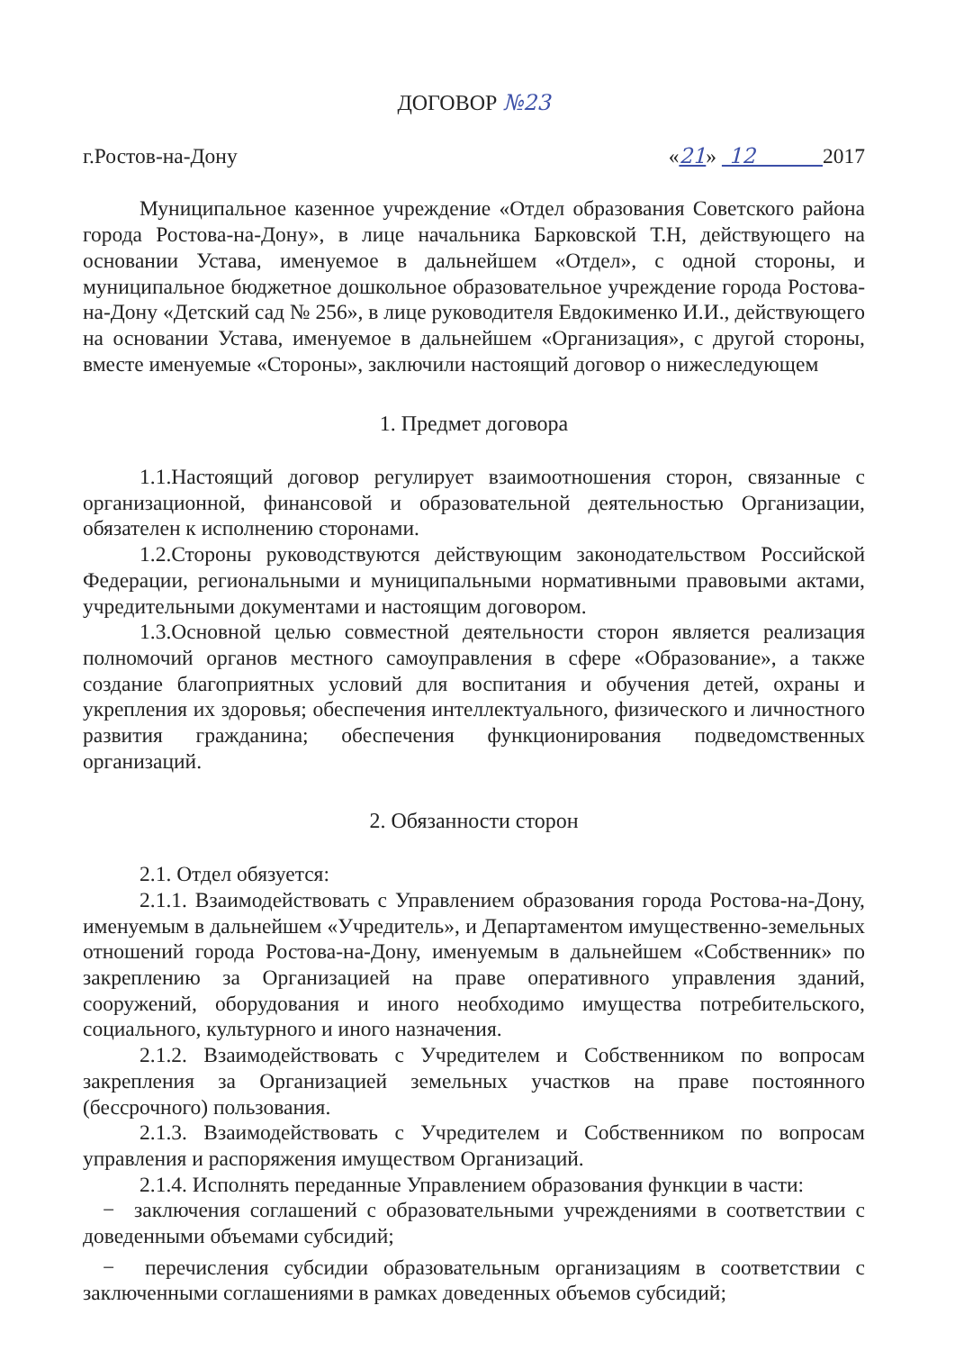ДОГОВОР №23
г.Ростов-на-Дону «21» 12 2017
Муниципальное казенное учреждение «Отдел образования Советского района города Ростова-на-Дону», в лице начальника Барковской Т.Н, действующего на основании Устава, именуемое в дальнейшем «Отдел», с одной стороны, и муниципальное бюджетное дошкольное образовательное учреждение города Ростова-на-Дону «Детский сад № 256», в лице руководителя Евдокименко И.И., действующего на основании Устава, именуемое в дальнейшем «Организация», с другой стороны, вместе именуемые «Стороны», заключили настоящий договор о нижеследующем
1. Предмет договора
1.1.Настоящий договор регулирует взаимоотношения сторон, связанные с организационной, финансовой и образовательной деятельностью Организации, обязателен к исполнению сторонами.
1.2.Стороны руководствуются действующим законодательством Российской Федерации, региональными и муниципальными нормативными правовыми актами, учредительными документами и настоящим договором.
1.3.Основной целью совместной деятельности сторон является реализация полномочий органов местного самоуправления в сфере «Образование», а также создание благоприятных условий для воспитания и обучения детей, охраны и укрепления их здоровья; обеспечения интеллектуального, физического и личностного развития гражданина; обеспечения функционирования подведомственных организаций.
2. Обязанности сторон
2.1. Отдел обязуется:
2.1.1. Взаимодействовать с Управлением образования города Ростова-на-Дону, именуемым в дальнейшем «Учредитель», и Департаментом имущественно-земельных отношений города Ростова-на-Дону, именуемым в дальнейшем «Собственник» по закреплению за Организацией на праве оперативного управления зданий, сооружений, оборудования и иного необходимо имущества потребительского, социального, культурного и иного назначения.
2.1.2. Взаимодействовать с Учредителем и Собственником по вопросам закрепления за Организацией земельных участков на праве постоянного (бессрочного) пользования.
2.1.3. Взаимодействовать с Учредителем и Собственником по вопросам управления и распоряжения имуществом Организаций.
2.1.4. Исполнять переданные Управлением образования функции в части:
− заключения соглашений с образовательными учреждениями в соответствии с доведенными объемами субсидий;
− перечисления субсидии образовательным организациям в соответствии с заключенными соглашениями в рамках доведенных объемов субсидий;